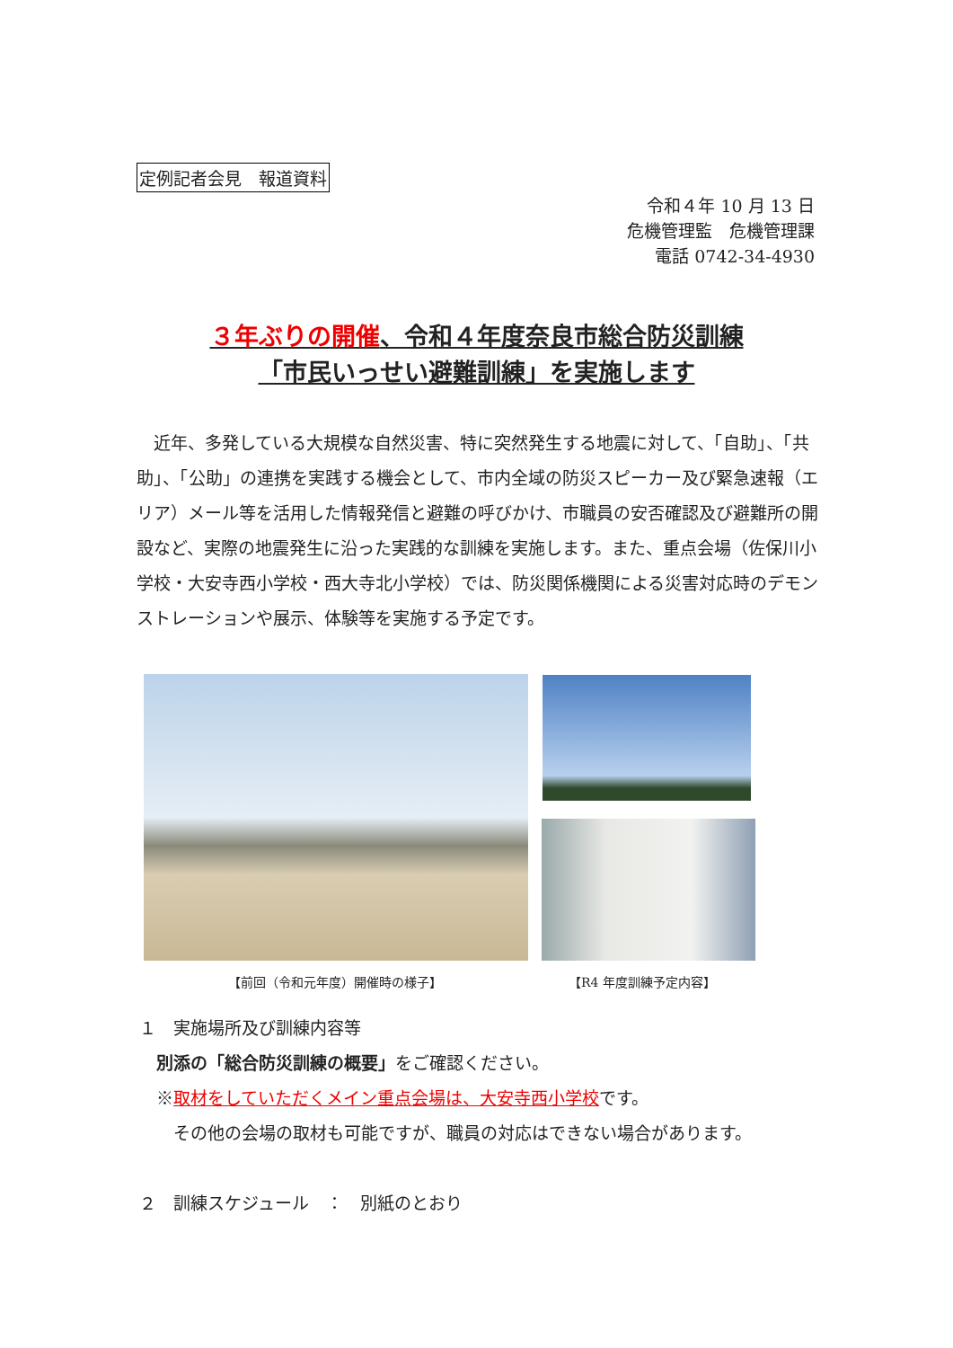定例記者会見　報道資料
令和４年 10 月 13 日
危機管理監　危機管理課
電話 0742-34-4930
３年ぶりの開催、令和４年度奈良市総合防災訓練
「市民いっせい避難訓練」を実施します
近年、多発している大規模な自然災害、特に突然発生する地震に対して、「自助」、「共助」、「公助」の連携を実践する機会として、市内全域の防災スピーカー及び緊急速報（エリア）メール等を活用した情報発信と避難の呼びかけ、市職員の安否確認及び避難所の開設など、実際の地震発生に沿った実践的な訓練を実施します。また、重点会場（佐保川小学校・大安寺西小学校・西大寺北小学校）では、防災関係機関による災害対応時のデモンストレーションや展示、体験等を実施する予定です。
【前回（令和元年度）開催時の様子】 【R4 年度訓練予定内容】
１　実施場所及び訓練内容等
　別添の「総合防災訓練の概要」をご確認ください。
　※取材をしていただくメイン重点会場は、大安寺西小学校です。
　　その他の会場の取材も可能ですが、職員の対応はできない場合があります。
２　訓練スケジュール　：　別紙のとおり